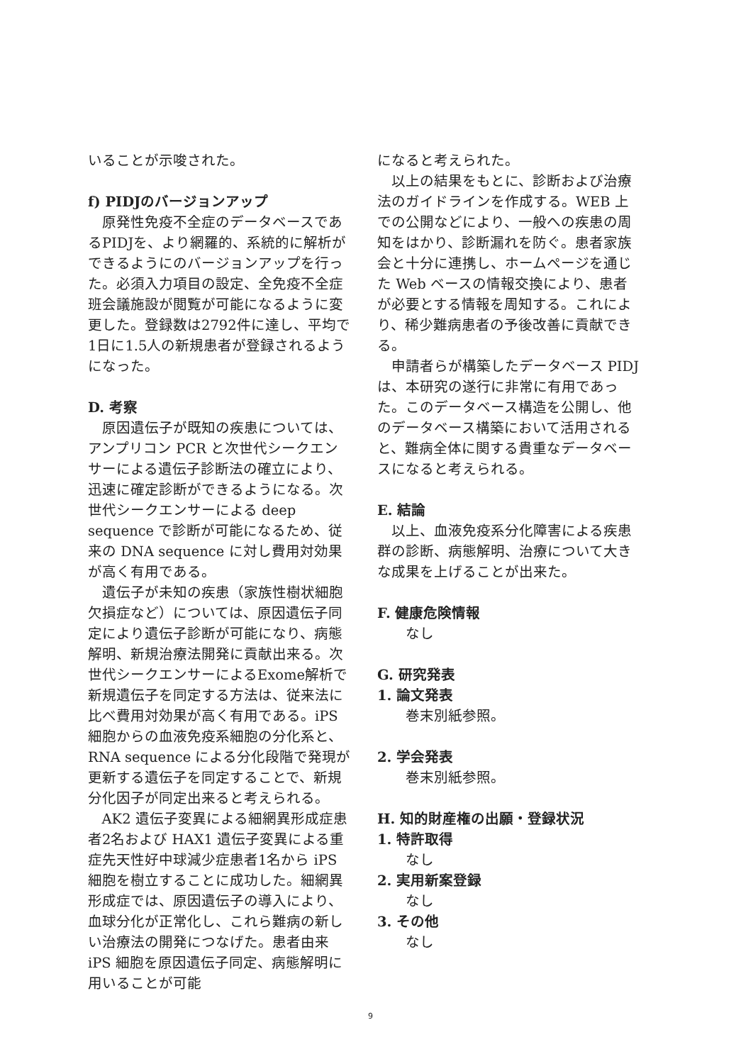いることが示唆された。
f) PIDJのバージョンアップ
原発性免疫不全症のデータベースであるPIDJを、より網羅的、系統的に解析ができるようにのバージョンアップを行った。必須入力項目の設定、全免疫不全症班会議施設が閲覧が可能になるように変更した。登録数は2792件に達し、平均で1日に1.5人の新規患者が登録されるようになった。
D. 考察
原因遺伝子が既知の疾患については、アンプリコン PCR と次世代シークエンサーによる遺伝子診断法の確立により、迅速に確定診断ができるようになる。次世代シークエンサーによる deep sequence で診断が可能になるため、従来の DNA sequence に対し費用対効果が高く有用である。
遺伝子が未知の疾患（家族性樹状細胞欠損症など）については、原因遺伝子同定により遺伝子診断が可能になり、病態解明、新規治療法開発に貢献出来る。次世代シークエンサーによるExome解析で新規遺伝子を同定する方法は、従来法に比べ費用対効果が高く有用である。iPS細胞からの血液免疫系細胞の分化系と、RNA sequence による分化段階で発現が更新する遺伝子を同定することで、新規分化因子が同定出来ると考えられる。
AK2 遺伝子変異による細網異形成症患者2名および HAX1 遺伝子変異による重症先天性好中球減少症患者1名から iPS 細胞を樹立することに成功した。細網異形成症では、原因遺伝子の導入により、血球分化が正常化し、これら難病の新しい治療法の開発につなげた。患者由来 iPS 細胞を原因遺伝子同定、病態解明に用いることが可能
になると考えられた。
以上の結果をもとに、診断および治療法のガイドラインを作成する。WEB 上での公開などにより、一般への疾患の周知をはかり、診断漏れを防ぐ。患者家族会と十分に連携し、ホームページを通じた Web ベースの情報交換により、患者が必要とする情報を周知する。これにより、稀少難病患者の予後改善に貢献できる。
申請者らが構築したデータベース PIDJ は、本研究の遂行に非常に有用であった。このデータベース構造を公開し、他のデータベース構築において活用されると、難病全体に関する貴重なデータベースになると考えられる。
E. 結論
以上、血液免疫系分化障害による疾患群の診断、病態解明、治療について大きな成果を上げることが出来た。
F. 健康危険情報
なし
G. 研究発表
1. 論文発表
巻末別紙参照。
2. 学会発表
巻末別紙参照。
H. 知的財産権の出願・登録状況
1. 特許取得
なし
2. 実用新案登録
なし
3. その他
なし
9